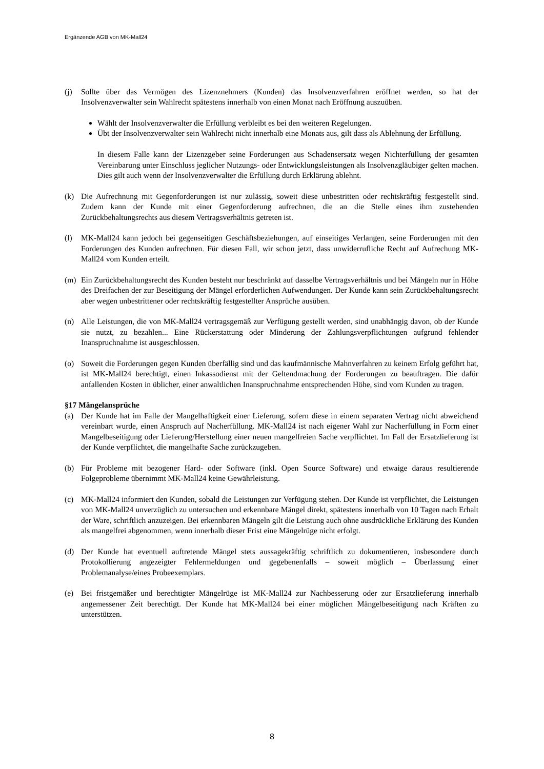Ergänzende AGB von MK-Mall24
(j) Sollte über das Vermögen des Lizenznehmers (Kunden) das Insolvenzverfahren eröffnet werden, so hat der Insolvenzverwalter sein Wahlrecht spätestens innerhalb von einen Monat nach Eröffnung auszuüben.
Wählt der Insolvenzverwalter die Erfüllung verbleibt es bei den weiteren Regelungen.
Übt der Insolvenzverwalter sein Wahlrecht nicht innerhalb eine Monats aus, gilt dass als Ablehnung der Erfüllung.
In diesem Falle kann der Lizenzgeber seine Forderungen aus Schadensersatz wegen Nichterfüllung der gesamten Vereinbarung unter Einschluss jeglicher Nutzungs- oder Entwicklungsleistungen als Insolvenzgläubiger gelten machen. Dies gilt auch wenn der Insolvenzverwalter die Erfüllung durch Erklärung ablehnt.
(k) Die Aufrechnung mit Gegenforderungen ist nur zulässig, soweit diese unbestritten oder rechtskräftig festgestellt sind. Zudem kann der Kunde mit einer Gegenforderung aufrechnen, die an die Stelle eines ihm zustehenden Zurückbehaltungsrechts aus diesem Vertragsverhältnis getreten ist.
(l) MK-Mall24 kann jedoch bei gegenseitigen Geschäftsbeziehungen, auf einseitiges Verlangen, seine Forderungen mit den Forderungen des Kunden aufrechnen. Für diesen Fall, wir schon jetzt, dass unwiderrufliche Recht auf Aufrechung MK-Mall24 vom Kunden erteilt.
(m) Ein Zurückbehaltungsrecht des Kunden besteht nur beschränkt auf dasselbe Vertragsverhältnis und bei Mängeln nur in Höhe des Dreifachen der zur Beseitigung der Mängel erforderlichen Aufwendungen. Der Kunde kann sein Zurückbehaltungsrecht aber wegen unbestrittener oder rechtskräftig festgestellter Ansprüche ausüben.
(n) Alle Leistungen, die von MK-Mall24 vertragsgemäß zur Verfügung gestellt werden, sind unabhängig davon, ob der Kunde sie nutzt, zu bezahlen... Eine Rückerstattung oder Minderung der Zahlungsverpflichtungen aufgrund fehlender Inanspruchnahme ist ausgeschlossen.
(o) Soweit die Forderungen gegen Kunden überfällig sind und das kaufmännische Mahnverfahren zu keinem Erfolg geführt hat, ist MK-Mall24 berechtigt, einen Inkassodienst mit der Geltendmachung der Forderungen zu beauftragen. Die dafür anfallenden Kosten in üblicher, einer anwaltlichen Inanspruchnahme entsprechenden Höhe, sind vom Kunden zu tragen.
§17 Mängelansprüche
(a) Der Kunde hat im Falle der Mangelhaftigkeit einer Lieferung, sofern diese in einem separaten Vertrag nicht abweichend vereinbart wurde, einen Anspruch auf Nacherfüllung. MK-Mall24 ist nach eigener Wahl zur Nacherfüllung in Form einer Mangelbeseitigung oder Lieferung/Herstellung einer neuen mangelfreien Sache verpflichtet. Im Fall der Ersatzlieferung ist der Kunde verpflichtet, die mangelhafte Sache zurückzugeben.
(b) Für Probleme mit bezogener Hard- oder Software (inkl. Open Source Software) und etwaige daraus resultierende Folgeprobleme übernimmt MK-Mall24 keine Gewährleistung.
(c) MK-Mall24 informiert den Kunden, sobald die Leistungen zur Verfügung stehen. Der Kunde ist verpflichtet, die Leistungen von MK-Mall24 unverzüglich zu untersuchen und erkennbare Mängel direkt, spätestens innerhalb von 10 Tagen nach Erhalt der Ware, schriftlich anzuzeigen. Bei erkennbaren Mängeln gilt die Leistung auch ohne ausdrückliche Erklärung des Kunden als mangelfrei abgenommen, wenn innerhalb dieser Frist eine Mängelrüge nicht erfolgt.
(d) Der Kunde hat eventuell auftretende Mängel stets aussagekräftig schriftlich zu dokumentieren, insbesondere durch Protokollierung angezeigter Fehlermeldungen und gegebenenfalls – soweit möglich – Überlassung einer Problemanalyse/eines Probeexemplars.
(e) Bei fristgemäßer und berechtigter Mängelrüge ist MK-Mall24 zur Nachbesserung oder zur Ersatzlieferung innerhalb angemessener Zeit berechtigt. Der Kunde hat MK-Mall24 bei einer möglichen Mängelbeseitigung nach Kräften zu unterstützen.
8